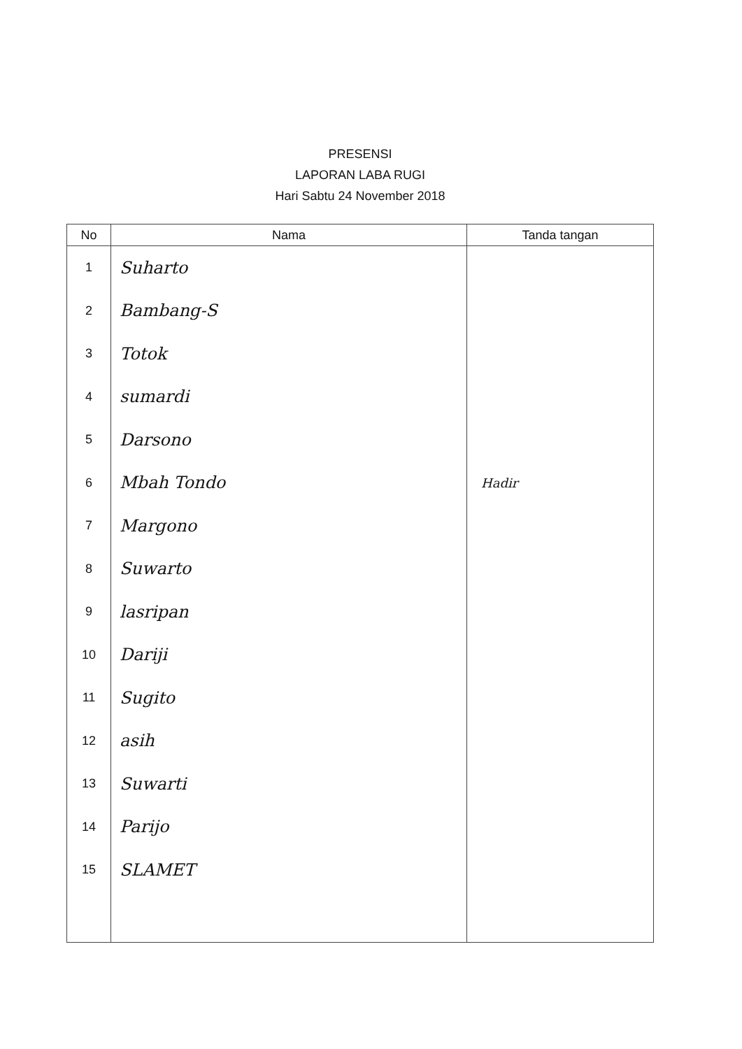PRESENSI
LAPORAN LABA RUGI
Hari Sabtu 24 November 2018
| No | Nama | Tanda tangan |
| --- | --- | --- |
| 1 | Suharto | |
| 2 | Bambang-S | |
| 3 | Totok | |
| 4 | sumardi | |
| 5 | Darsono | |
| 6 | Mbah Tondo | Hadir |
| 7 | Margono | |
| 8 | Suwarto | |
| 9 | lasripan | |
| 10 | Dariji | |
| 11 | Sugito | |
| 12 | asih | |
| 13 | Suwarti | |
| 14 | Parijo | |
| 15 | SLAMET | |